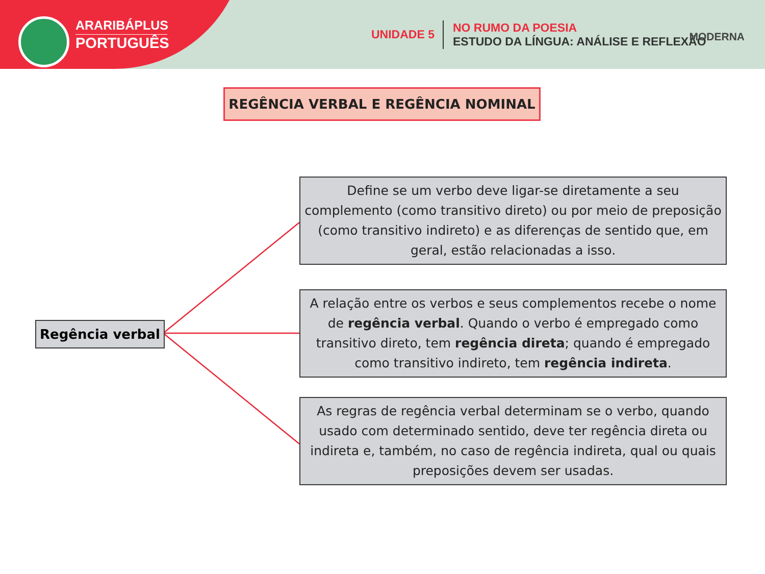ARARIBÁPLUS
PORTUGUÊS
UNIDADE 5
NO RUMO DA POESIA
ESTUDO DA LÍNGUA: ANÁLISE E REFLEXÃO
MODERNA
REGÊNCIA VERBAL E REGÊNCIA NOMINAL
Regência verbal
Define se um verbo deve ligar-se diretamente a seu complemento (como transitivo direto) ou por meio de preposição (como transitivo indireto) e as diferenças de sentido que, em geral, estão relacionadas a isso.
A relação entre os verbos e seus complementos recebe o nome de regência verbal. Quando o verbo é empregado como transitivo direto, tem regência direta; quando é empregado como transitivo indireto, tem regência indireta.
As regras de regência verbal determinam se o verbo, quando usado com determinado sentido, deve ter regência direta ou indireta e, também, no caso de regência indireta, qual ou quais preposições devem ser usadas.